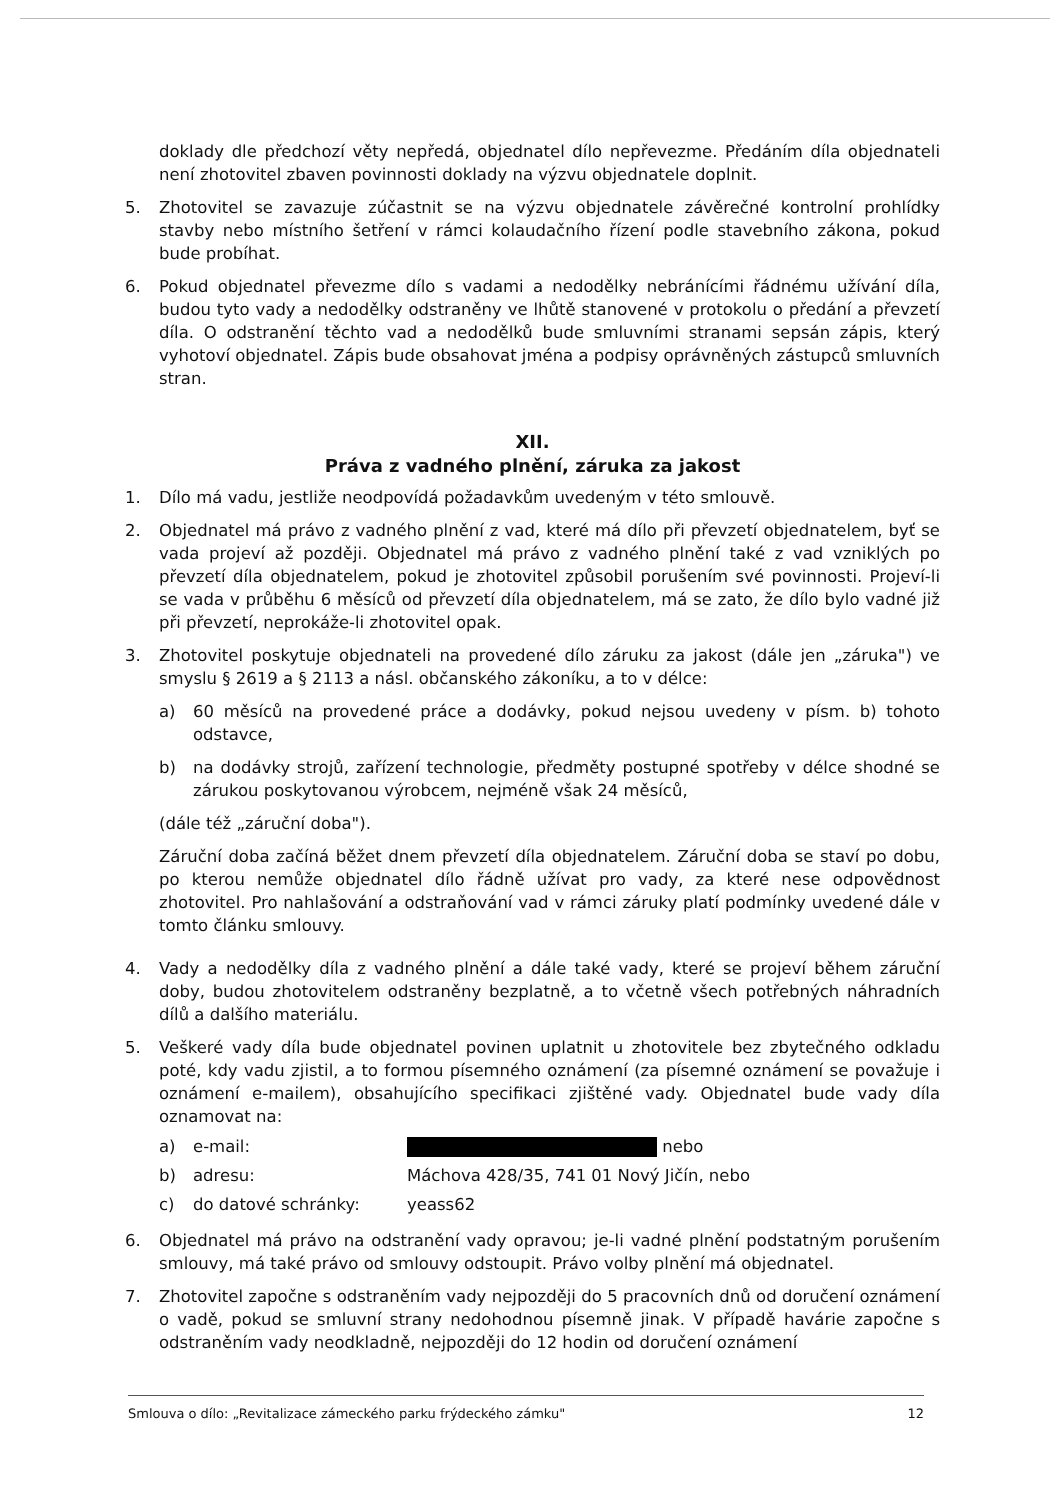doklady dle předchozí věty nepředá, objednatel dílo nepřevezme. Předáním díla objednateli není zhotovitel zbaven povinnosti doklady na výzvu objednatele doplnit.
5. Zhotovitel se zavazuje zúčastnit se na výzvu objednatele závěrečné kontrolní prohlídky stavby nebo místního šetření v rámci kolaudačního řízení podle stavebního zákona, pokud bude probíhat.
6. Pokud objednatel převezme dílo s vadami a nedodělky nebránícími řádnému užívání díla, budou tyto vady a nedodělky odstraněny ve lhůtě stanovené v protokolu o předání a převzetí díla. O odstranění těchto vad a nedodělků bude smluvními stranami sepsán zápis, který vyhotoví objednatel. Zápis bude obsahovat jména a podpisy oprávněných zástupců smluvních stran.
XII.
Práva z vadného plnění, záruka za jakost
1. Dílo má vadu, jestliže neodpovídá požadavkům uvedeným v této smlouvě.
2. Objednatel má právo z vadného plnění z vad, které má dílo při převzetí objednatelem, byť se vada projeví až později. Objednatel má právo z vadného plnění také z vad vzniklých po převzetí díla objednatelem, pokud je zhotovitel způsobil porušením své povinnosti. Projeví-li se vada v průběhu 6 měsíců od převzetí díla objednatelem, má se zato, že dílo bylo vadné již při převzetí, neprokáže-li zhotovitel opak.
3. Zhotovitel poskytuje objednateli na provedené dílo záruku za jakost (dále jen „záruka") ve smyslu § 2619 a § 2113 a násl. občanského zákoníku, a to v délce:
a) 60 měsíců na provedené práce a dodávky, pokud nejsou uvedeny v písm. b) tohoto odstavce,
b) na dodávky strojů, zařízení technologie, předměty postupné spotřeby v délce shodné se zárukou poskytovanou výrobcem, nejméně však 24 měsíců,
(dále též „záruční doba").
Záruční doba začíná běžet dnem převzetí díla objednatelem. Záruční doba se staví po dobu, po kterou nemůže objednatel dílo řádně užívat pro vady, za které nese odpovědnost zhotovitel. Pro nahlašování a odstraňování vad v rámci záruky platí podmínky uvedené dále v tomto článku smlouvy.
4. Vady a nedodělky díla z vadného plnění a dále také vady, které se projeví během záruční doby, budou zhotovitelem odstraněny bezplatně, a to včetně všech potřebných náhradních dílů a dalšího materiálu.
5. Veškeré vady díla bude objednatel povinen uplatnit u zhotovitele bez zbytečného odkladu poté, kdy vadu zjistil, a to formou písemného oznámení (za písemné oznámení se považuje i oznámení e-mailem), obsahujícího specifikaci zjištěné vady. Objednatel bude vady díla oznamovat na:
| a) | e-mail: | nebo |
| b) | adresu: | Máchova 428/35, 741 01 Nový Jičín, nebo |
| c) | do datové schránky: | yeass62 |
6. Objednatel má právo na odstranění vady opravou; je-li vadné plnění podstatným porušením smlouvy, má také právo od smlouvy odstoupit. Právo volby plnění má objednatel.
7. Zhotovitel započne s odstraněním vady nejpozději do 5 pracovních dnů od doručení oznámení o vadě, pokud se smluvní strany nedohodnou písemně jinak. V případě havárie započne s odstraněním vady neodkladně, nejpozději do 12 hodin od doručení oznámení
Smlouva o dílo: „Revitalizace zámeckého parku frýdeckého zámku" 12